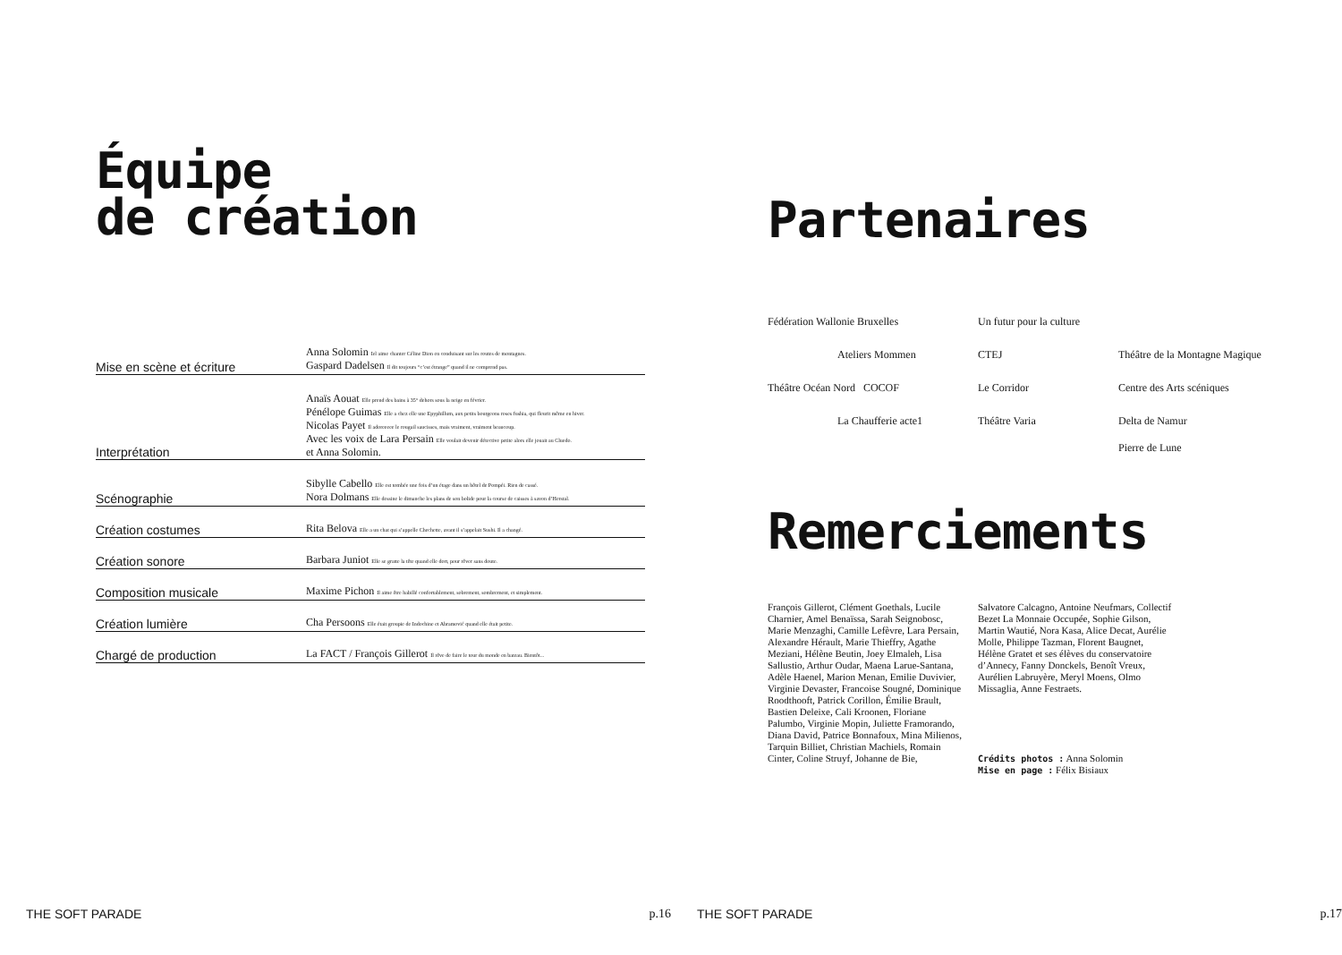Équipe
de création
| Mise en scène et écriture | Anna Solomin Iel aime chanter Céline Dion en conduisant sur les routes de montagnes. Gaspard Dadelsen Il dit toujours “c’est étrange” quand il ne comprend pas. |
| Interprétation | Anaïs Aouat Elle prend des bains à 35° dehors sous la neige en février. Pénélope Guimas Elle a chez elle une Epyphillum, aux petits bourgeons roses fushia, qui fleurit même en hiver. Nicolas Payet Il adoreeeee le rougail saucisses, mais vraiment, vraiment beaucoup. Avec les voix de Lara Persain Elle voulait devenir détective petite alors elle jouait au Cluedo. et Anna Solomin. |
| Scénographie | Sibylle Cabello Elle est tombée une fois d’un étage dans un hôtel de Pompéi. Rien de cassé. Nora Dolmans Elle dessine le dimanche les plans de son bolide pour la course de caisses à savon d’Herstal. |
| Création costumes | Rita Belova Elle a un chat qui s’appelle Chechette, avant il s’appelait Sushi. Il a changé. |
| Création sonore | Barbara Juniot Elle se gratte la tête quand elle dort, pour rêver sans doute. |
| Composition musicale | Maxime Pichon Il aime être habillé confortablement, sobrement, sombrement, et simplement. |
| Création lumière | Cha Persoons Elle était groupie de Indochine et Abramović quand elle était petite. |
| Chargé de production | La FACT / François Gillerot Il rêve de faire le tour du monde en bateau. Bientôt... |
THE SOFT PARADE p.16
Partenaires
Fédération Wallonie Bruxelles Un futur pour la culture Ateliers Mommen CTEJ Théâtre de la Montagne Magique Théâtre Océan Nord COCOF Le Corridor Centre des Arts scéniques La Chaufferie acte1 Théâtre Varia Delta de Namur
Pierre de Lune
Remerciements
François Gillerot, Clément Goethals, Lucile Charnier, Amel Benaïssa, Sarah Seignobosc, Marie Menzaghi, Camille Lefèvre, Lara Persain, Alexandre Hérault, Marie Thieffry, Agathe Meziani, Hélène Beutin, Joey Elmaleh, Lisa Sallustio, Arthur Oudar, Maena Larue-Santana, Adèle Haenel, Marion Menan, Emilie Duvivier, Virginie Devaster, Francoise Sougné, Dominique Roodthooft, Patrick Corillon, Émilie Brault, Bastien Deleixe, Cali Kroonen, Floriane Palumbo, Virginie Mopin, Juliette Framorando, Diana David, Patrice Bonnafoux, Mina Milienos, Tarquin Billiet, Christian Machiels, Romain Cinter, Coline Struyf, Johanne de Bie,
Salvatore Calcagno, Antoine Neufmars, Collectif Bezet La Monnaie Occupée, Sophie Gilson, Martin Wautié, Nora Kasa, Alice Decat, Aurélie Molle, Philippe Tazman, Florent Baugnet, Hélène Gratet et ses élèves du conservatoire d’Annecy, Fanny Donckels, Benoît Vreux, Aurélien Labruyère, Meryl Moens, Olmo Missaglia, Anne Festraets.
Crédits photos : Anna Solomin
Mise en page : Félix Bisiaux
THE SOFT PARADE p.17